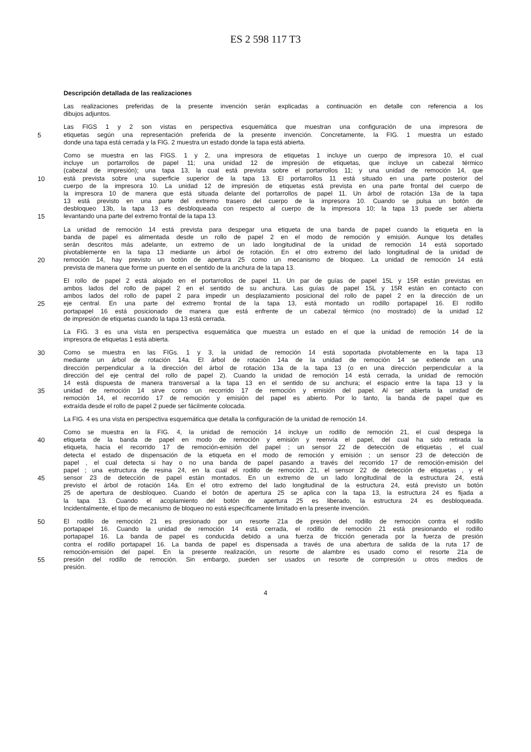ES 2 598 117 T3
Descripción detallada de las realizaciones
Las realizaciones preferidas de la presente invención serán explicadas a continuación en detalle con referencia a los
dibujos adjuntos.
Las FIGS 1 y 2 son vistas en perspectiva esquemática que muestran una configuración de una impresora de
5 etiquetas según una representación preferida de la presente invención. Concretamente, la FIG. 1 muestra un estado
donde una tapa está cerrada y la FIG. 2 muestra un estado donde la tapa está abierta.
Como se muestra en las FIGS. 1 y 2, una impresora de etiquetas 1 incluye un cuerpo de impresora 10, el cual
incluye un portarrollos de papel 11; una unidad 12 de impresión de etiquetas, que incluye un cabezal térmico
(cabezal de impresión); una tapa 13, la cual está prevista sobre el portarrollos 11; y una unidad de remoción 14, que
10 está prevista sobre una superficie superior de la tapa 13. El portarrollos 11 está situado en una parte posterior del
cuerpo de la impresora 10. La unidad 12 de impresión de etiquetas está prevista en una parte frontal del cuerpo de
la impresora 10 de manera que está situada delante del portarrollos de papel 11. Un árbol de rotación 13a de la tapa
13 está previsto en una parte del extremo trasero del cuerpo de la impresora 10. Cuando se pulsa un botón de
desbloqueo 13b, la tapa 13 es desbloqueada con respecto al cuerpo de la impresora 10; la tapa 13 puede ser abierta
15 levantando una parte del extremo frontal de la tapa 13.
La unidad de remoción 14 está prevista para despegar una etiqueta de una banda de papel cuando la etiqueta en la
banda de papel es alimentada desde un rollo de papel 2 en el modo de remoción y emisión. Aunque los detalles
serán descritos más adelante, un extremo de un lado longitudinal de la unidad de remoción 14 está soportado
pivotablemente en la tapa 13 mediante un árbol de rotación. En el otro extremo del lado longitudinal de la unidad de
20 remoción 14, hay previsto un botón de apertura 25 como un mecanismo de bloqueo. La unidad de remoción 14 está
prevista de manera que forme un puente en el sentido de la anchura de la tapa 13.
El rollo de papel 2 está alojado en el portarrollos de papel 11. Un par de guías de papel 15L y 15R están previstas en
ambos lados del rollo de papel 2 en el sentido de su anchura. Las guías de papel 15L y 15R están en contacto con
ambos lados del rollo de papel 2 para impedir un desplazamiento posicional del rollo de papel 2 en la dirección de un
25 eje central. En una parte del extremo frontal de la tapa 13, está montado un rodillo portapapel 16. El rodillo
portapapel 16 está posicionado de manera que está enfrente de un cabezal térmico (no mostrado) de la unidad 12
de impresión de etiquetas cuando la tapa 13 está cerrada.
La FIG. 3 es una vista en perspectiva esquemática que muestra un estado en el que la unidad de remoción 14 de la
impresora de etiquetas 1 está abierta.
30 Como se muestra en las FIGs. 1 y 3, la unidad de remoción 14 está soportada pivotablemente en la tapa 13
mediante un árbol de rotación 14a. El árbol de rotación 14a de la unidad de remoción 14 se extiende en una
dirección perpendicular a la dirección del árbol de rotación 13a de la tapa 13 (o en una dirección perpendicular a la
dirección del eje central del rollo de papel 2). Cuando la unidad de remoción 14 está cerrada, la unidad de remoción
14 está dispuesta de manera transversal a la tapa 13 en el sentido de su anchura; el espacio entre la tapa 13 y la
35 unidad de remoción 14 sirve como un recorrido 17 de remoción y emisión del papel. Al ser abierta la unidad de
remoción 14, el recorrido 17 de remoción y emisión del papel es abierto. Por lo tanto, la banda de papel que es
extraída desde el rollo de papel 2 puede ser fácilmente colocada.
La FIG. 4 es una vista en perspectiva esquemática que detalla la configuración de la unidad de remoción 14.
Como se muestra en la FIG. 4, la unidad de remoción 14 incluye un rodillo de remoción 21, el cual despega la
40 etiqueta de la banda de papel en modo de remoción y emisión y reenvía el papel, del cual ha sido retirada la
etiqueta, hacia el recorrido 17 de remoción-emisión del papel ; un sensor 22 de detección de etiquetas , el cual
detecta el estado de dispensación de la etiqueta en el modo de remoción y emisión ; un sensor 23 de detección de
papel , el cual detecta si hay o no una banda de papel pasando a través del recorrido 17 de remoción-emisión del
papel ; una estructura de resina 24, en la cual el rodillo de remoción 21, el sensor 22 de detección de etiquetas , y el
45 sensor 23 de detección de papel están montados. En un extremo de un lado longitudinal de la estructura 24, está
previsto el árbol de rotación 14a. En el otro extremo del lado longitudinal de la estructura 24, está previsto un botón
25 de apertura de desbloqueo. Cuando el botón de apertura 25 se aplica con la tapa 13, la estructura 24 es fijada a
la tapa 13. Cuando el acoplamiento del botón de apertura 25 es liberado, la estructura 24 es desbloqueada.
Incidentalmente, el tipo de mecanismo de bloqueo no está específicamente limitado en la presente invención.
50 El rodillo de remoción 21 es presionado por un resorte 21a de presión del rodillo de remoción contra el rodillo
portapapel 16. Cuando la unidad de remoción 14 está cerrada, el rodillo de remoción 21 está presionando el rodillo
portapapel 16. La banda de papel es conducida debido a una fuerza de fricción generada por la fuerza de presión
contra el rodillo portapapel 16. La banda de papel es dispensada a través de una abertura de salida de la ruta 17 de
remoción-emisión del papel. En la presente realización, un resorte de alambre es usado como el resorte 21a de
55 presión del rodillo de remoción. Sin embargo, pueden ser usados un resorte de compresión u otros medios de
presión.
4